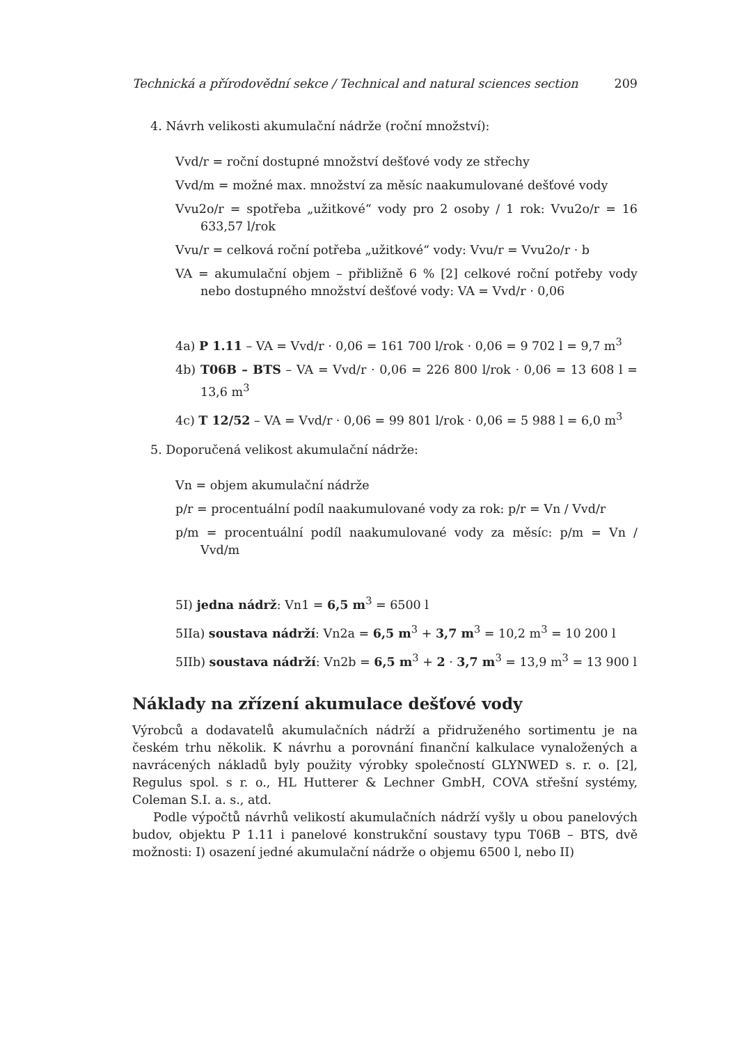Technická a přírodovědní sekce / Technical and natural sciences section 209
4. Návrh velikosti akumulační nádrže (roční množství):
Vvd/r = roční dostupné množství dešťové vody ze střechy
Vvd/m = možné max. množství za měsíc naakumulované dešťové vody
Vvu2o/r = spotřeba „užitkové“ vody pro 2 osoby / 1 rok: Vvu2o/r = 16 633,57 l/rok
Vvu/r = celková roční potřeba „užitkové“ vody: Vvu/r = Vvu2o/r · b
VA = akumulační objem – přibližně 6 % [2] celkové roční potřeby vody nebo dostupného množství dešťové vody: VA = Vvd/r · 0,06
4a) P 1.11 – VA = Vvd/r · 0,06 = 161 700 l/rok · 0,06 = 9 702 l = 9,7 m<sup>3</sup>
4b) T06B – BTS – VA = Vvd/r · 0,06 = 226 800 l/rok · 0,06 = 13 608 l = 13,6 m<sup>3</sup>
4c) T 12/52 – VA = Vvd/r · 0,06 = 99 801 l/rok · 0,06 = 5 988 l = 6,0 m<sup>3</sup>
5. Doporučená velikost akumulační nádrže:
Vn = objem akumulační nádrže
p/r = procentuální podíl naakumulované vody za rok: p/r = Vn / Vvd/r
p/m = procentuální podíl naakumulované vody za měsíc: p/m = Vn / Vvd/m
5I) jedna nádrž: Vn1 = 6,5 m<sup>3</sup> = 6500 l
5IIa) soustava nádrží: Vn2a = 6,5 m<sup>3</sup> + 3,7 m<sup>3</sup> = 10,2 m<sup>3</sup> = 10 200 l
5IIb) soustava nádrží: Vn2b = 6,5 m<sup>3</sup> + 2 · 3,7 m<sup>3</sup> = 13,9 m<sup>3</sup> = 13 900 l
Náklady na zřízení akumulace dešťové vody
Výrobců a dodavatelů akumulačních nádrží a přidruženého sortimentu je na českém trhu několik. K návrhu a porovnání finanční kalkulace vynaložených a navrácených nákladů byly použity výrobky společností GLYNWED s. r. o. [2], Regulus spol. s r. o., HL Hutterer & Lechner GmbH, COVA střešní systémy, Coleman S.I. a. s., atd.
Podle výpočtů návrhů velikostí akumulačních nádrží vyšly u obou panelových budov, objektu P 1.11 i panelové konstrukční soustavy typu T06B – BTS, dvě možnosti: I) osazení jedné akumulační nádrže o objemu 6500 l, nebo II)